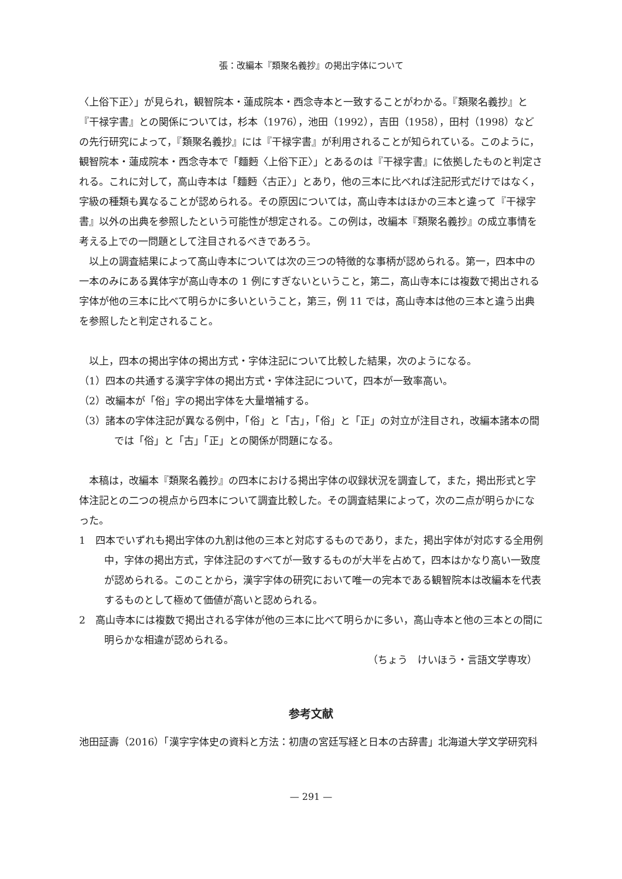張：改編本『類聚名義抄』の掲出字体について
〈上俗下正〉」が見られ，観智院本・蓮成院本・西念寺本と一致することがわかる。『類聚名義抄』と『干禄字書』との関係については，杉本（1976），池田（1992），吉田（1958），田村（1998）などの先行研究によって，『類聚名義抄』には『干禄字書』が利用されることが知られている。このように，観智院本・蓮成院本・西念寺本で「麵麪〈上俗下正〉」とあるのは『干禄字書』に依拠したものと判定される。これに対して，高山寺本は「麵麪〈古正〉」とあり，他の三本に比べれば注記形式だけではなく，字級の種類も異なることが認められる。その原因については，高山寺本はほかの三本と違って『干禄字書』以外の出典を参照したという可能性が想定される。この例は，改編本『類聚名義抄』の成立事情を考える上での一問題として注目されるべきであろう。
以上の調査結果によって高山寺本については次の三つの特徴的な事柄が認められる。第一，四本中の一本のみにある異体字が高山寺本の 1 例にすぎないということ，第二，高山寺本には複数で掲出される字体が他の三本に比べて明らかに多いということ，第三，例 11 では，高山寺本は他の三本と違う出典を参照したと判定されること。
以上，四本の掲出字体の掲出方式・字体注記について比較した結果，次のようになる。
（1）四本の共通する漢字字体の掲出方式・字体注記について，四本が一致率高い。
（2）改編本が「俗」字の掲出字体を大量増補する。
（3）諸本の字体注記が異なる例中，「俗」と「古」，「俗」と「正」の対立が注目され，改編本諸本の間では「俗」と「古」「正」との関係が問題になる。
本稿は，改編本『類聚名義抄』の四本における掲出字体の収録状況を調査して，また，掲出形式と字体注記との二つの視点から四本について調査比較した。その調査結果によって，次の二点が明らかになった。
1　四本でいずれも掲出字体の九割は他の三本と対応するものであり，また，掲出字体が対応する全用例中，字体の掲出方式，字体注記のすべてが一致するものが大半を占めて，四本はかなり高い一致度が認められる。このことから，漢字字体の研究において唯一の完本である観智院本は改編本を代表するものとして極めて価値が高いと認められる。
2　高山寺本には複数で掲出される字体が他の三本に比べて明らかに多い，高山寺本と他の三本との間に明らかな相違が認められる。
（ちょう　けいほう・言語文学専攻）
参考文献
池田証壽（2016）「漢字字体史の資料と方法：初唐の宮廷写経と日本の古辞書」北海道大学文学研究科
— 291 —